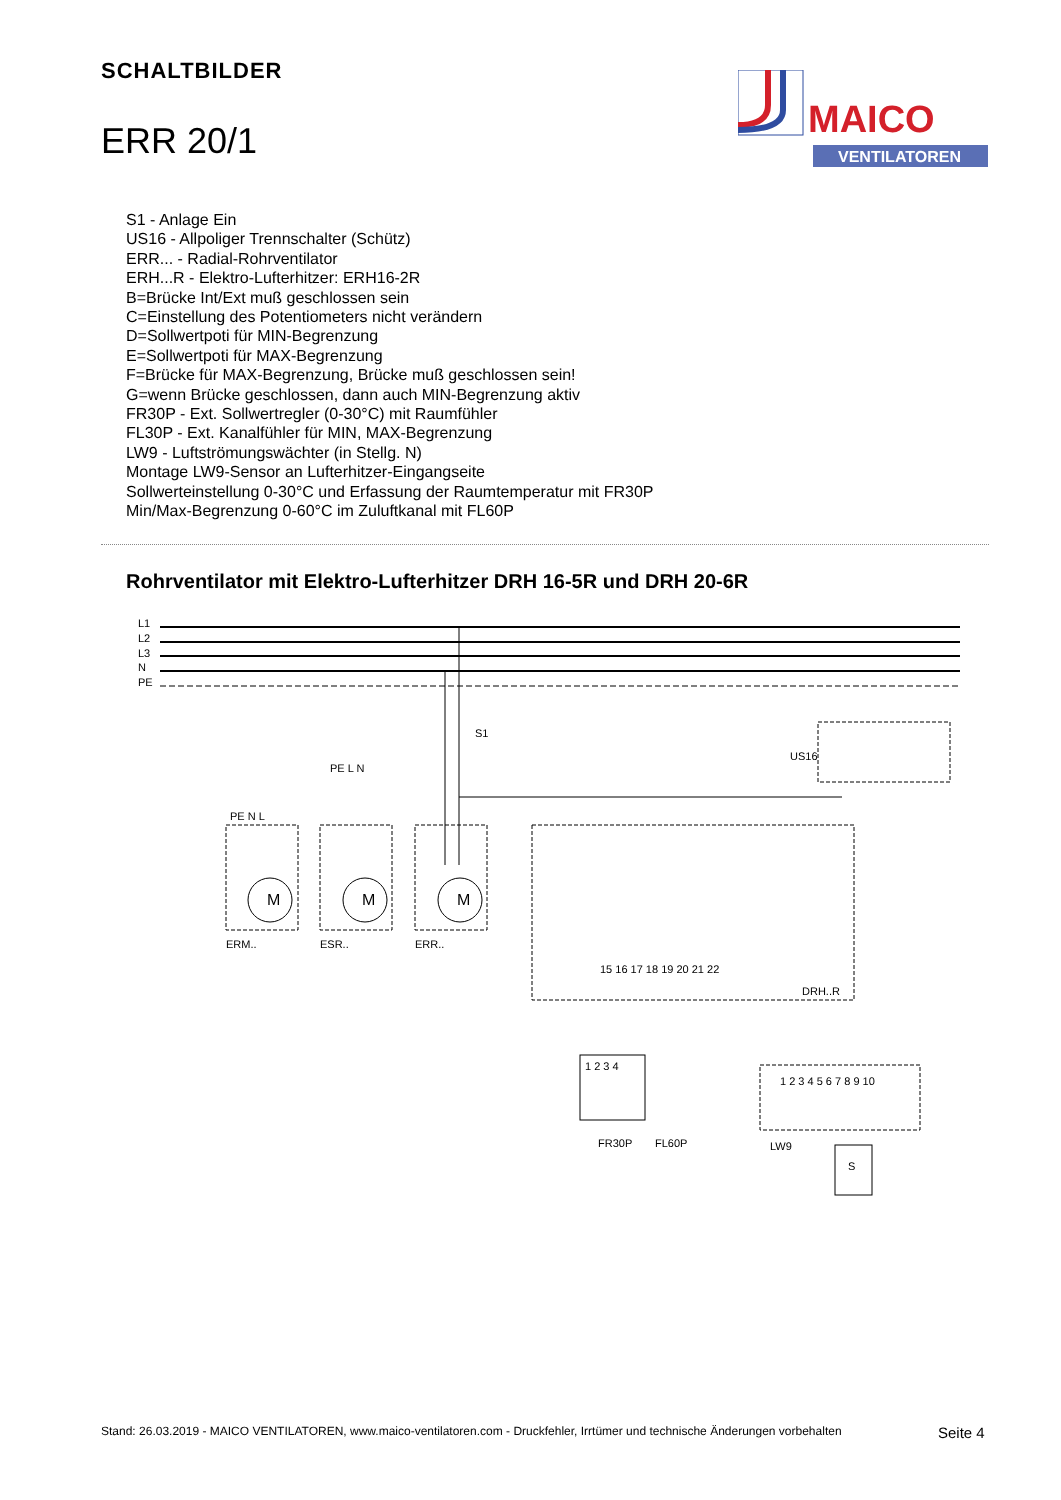SCHALTBILDER
ERR 20/1
MAICO
VENTILATOREN
S1 - Anlage Ein
US16 - Allpoliger Trennschalter (Schütz)
ERR... - Radial-Rohrventilator
ERH...R - Elektro-Lufterhitzer: ERH16-2R
B=Brücke Int/Ext muß geschlossen sein
C=Einstellung des Potentiometers nicht verändern
D=Sollwertpoti für MIN-Begrenzung
E=Sollwertpoti für MAX-Begrenzung
F=Brücke für MAX-Begrenzung, Brücke muß geschlossen sein!
G=wenn Brücke geschlossen, dann auch MIN-Begrenzung aktiv
FR30P - Ext. Sollwertregler (0-30°C) mit Raumfühler
FL30P - Ext. Kanalfühler für MIN, MAX-Begrenzung
LW9 - Luftströmungswächter (in Stellg. N)
Montage LW9-Sensor an Lufterhitzer-Eingangseite
Sollwerteinstellung 0-30°C und Erfassung der Raumtemperatur mit FR30P
Min/Max-Begrenzung 0-60°C im Zuluftkanal mit FL60P
Rohrventilator mit Elektro-Lufterhitzer DRH 16-5R und DRH 20-6R
L1
L2
L3
N
PE
S1
US16
PE N L
PE L N
ERM..
ESR..
ERR..
DRH..R
FR30P
FL60P
LW9
S
M
M
M
1 2 3 4 5 6 7 8 9 10
1 2 3 4
15 16 17 18 19 20 21 22
Stand: 26.03.2019 - MAICO VENTILATOREN, www.maico-ventilatoren.com - Druckfehler, Irrtümer und technische Änderungen vorbehalten
Seite 4